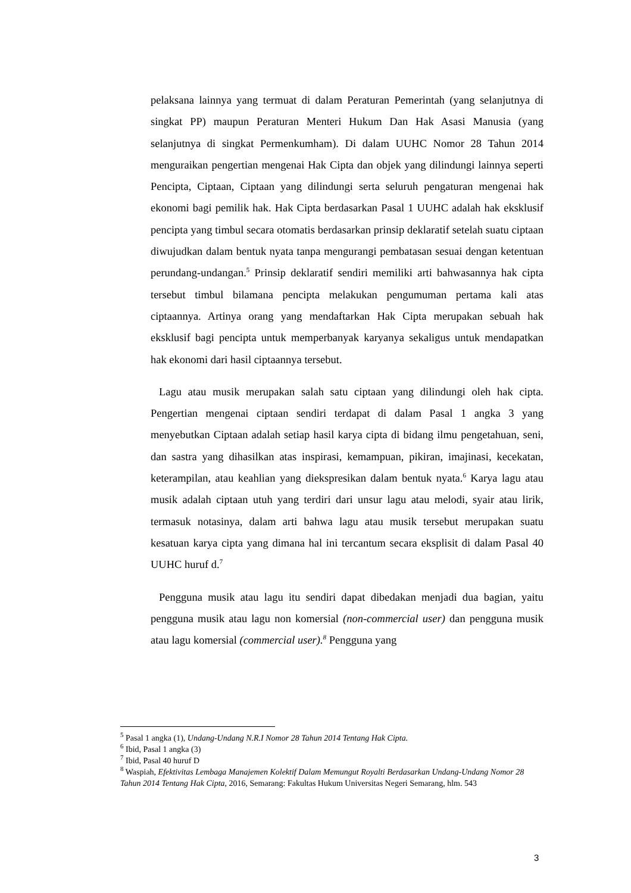pelaksana lainnya yang termuat di dalam Peraturan Pemerintah (yang selanjutnya di singkat PP) maupun Peraturan Menteri Hukum Dan Hak Asasi Manusia (yang selanjutnya di singkat Permenkumham). Di dalam UUHC Nomor 28 Tahun 2014 menguraikan pengertian mengenai Hak Cipta dan objek yang dilindungi lainnya seperti Pencipta, Ciptaan, Ciptaan yang dilindungi serta seluruh pengaturan mengenai hak ekonomi bagi pemilik hak. Hak Cipta berdasarkan Pasal 1 UUHC adalah hak eksklusif pencipta yang timbul secara otomatis berdasarkan prinsip deklaratif setelah suatu ciptaan diwujudkan dalam bentuk nyata tanpa mengurangi pembatasan sesuai dengan ketentuan perundang-undangan.<sup>5</sup> Prinsip deklaratif sendiri memiliki arti bahwasannya hak cipta tersebut timbul bilamana pencipta melakukan pengumuman pertama kali atas ciptaannya. Artinya orang yang mendaftarkan Hak Cipta merupakan sebuah hak eksklusif bagi pencipta untuk memperbanyak karyanya sekaligus untuk mendapatkan hak ekonomi dari hasil ciptaannya tersebut.
Lagu atau musik merupakan salah satu ciptaan yang dilindungi oleh hak cipta. Pengertian mengenai ciptaan sendiri terdapat di dalam Pasal 1 angka 3 yang menyebutkan Ciptaan adalah setiap hasil karya cipta di bidang ilmu pengetahuan, seni, dan sastra yang dihasilkan atas inspirasi, kemampuan, pikiran, imajinasi, kecekatan, keterampilan, atau keahlian yang diekspresikan dalam bentuk nyata.<sup>6</sup> Karya lagu atau musik adalah ciptaan utuh yang terdiri dari unsur lagu atau melodi, syair atau lirik, termasuk notasinya, dalam arti bahwa lagu atau musik tersebut merupakan suatu kesatuan karya cipta yang dimana hal ini tercantum secara eksplisit di dalam Pasal 40 UUHC huruf d.<sup>7</sup>
Pengguna musik atau lagu itu sendiri dapat dibedakan menjadi dua bagian, yaitu pengguna musik atau lagu non komersial (non-commercial user) dan pengguna musik atau lagu komersial (commercial user).<sup>8</sup> Pengguna yang
<sup>5</sup> Pasal 1 angka (1), Undang-Undang N.R.I Nomor 28 Tahun 2014 Tentang Hak Cipta.
<sup>6</sup> Ibid, Pasal 1 angka (3)
<sup>7</sup> Ibid, Pasal 40 huruf D
<sup>8</sup> Waspiah, Efektivitas Lembaga Manajemen Kolektif Dalam Memungut Royalti Berdasarkan Undang-Undang Nomor 28 Tahun 2014 Tentang Hak Cipta, 2016, Semarang: Fakultas Hukum Universitas Negeri Semarang, hlm. 543
3